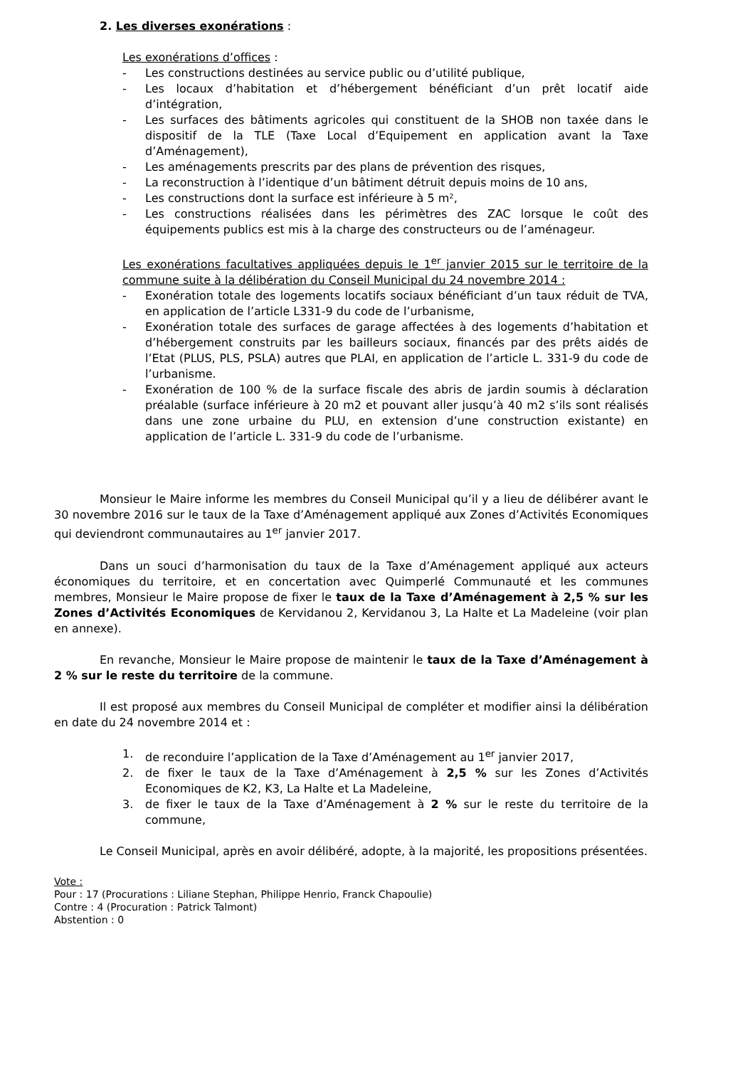2. Les diverses exonérations :
Les exonérations d’offices :
- Les constructions destinées au service public ou d’utilité publique,
- Les locaux d’habitation et d’hébergement bénéficiant d’un prêt locatif aide d’intégration,
- Les surfaces des bâtiments agricoles qui constituent de la SHOB non taxée dans le dispositif de la TLE (Taxe Local d’Equipement en application avant la Taxe d’Aménagement),
- Les aménagements prescrits par des plans de prévention des risques,
- La reconstruction à l’identique d’un bâtiment détruit depuis moins de 10 ans,
- Les constructions dont la surface est inférieure à 5 m²,
- Les constructions réalisées dans les périmètres des ZAC lorsque le coût des équipements publics est mis à la charge des constructeurs ou de l’aménageur.
Les exonérations facultatives appliquées depuis le 1<sup>er</sup> janvier 2015 sur le territoire de la commune suite à la délibération du Conseil Municipal du 24 novembre 2014 :
- Exonération totale des logements locatifs sociaux bénéficiant d’un taux réduit de TVA, en application de l’article L331-9 du code de l’urbanisme,
- Exonération totale des surfaces de garage affectées à des logements d’habitation et d’hébergement construits par les bailleurs sociaux, financés par des prêts aidés de l’Etat (PLUS, PLS, PSLA) autres que PLAI, en application de l’article L. 331-9 du code de l’urbanisme.
- Exonération de 100 % de la surface fiscale des abris de jardin soumis à déclaration préalable (surface inférieure à 20 m2 et pouvant aller jusqu’à 40 m2 s’ils sont réalisés dans une zone urbaine du PLU, en extension d’une construction existante) en application de l’article L. 331-9 du code de l’urbanisme.
Monsieur le Maire informe les membres du Conseil Municipal qu’il y a lieu de délibérer avant le 30 novembre 2016 sur le taux de la Taxe d’Aménagement appliqué aux Zones d’Activités Economiques qui deviendront communautaires au 1<sup>er</sup> janvier 2017.
Dans un souci d’harmonisation du taux de la Taxe d’Aménagement appliqué aux acteurs économiques du territoire, et en concertation avec Quimperlé Communauté et les communes membres, Monsieur le Maire propose de fixer le taux de la Taxe d’Aménagement à 2,5 % sur les Zones d’Activités Economiques de Kervidanou 2, Kervidanou 3, La Halte et La Madeleine (voir plan en annexe).
En revanche, Monsieur le Maire propose de maintenir le taux de la Taxe d’Aménagement à 2 % sur le reste du territoire de la commune.
Il est proposé aux membres du Conseil Municipal de compléter et modifier ainsi la délibération en date du 24 novembre 2014 et :
1. de reconduire l’application de la Taxe d’Aménagement au 1<sup>er</sup> janvier 2017,
2. de fixer le taux de la Taxe d’Aménagement à 2,5 % sur les Zones d’Activités Economiques de K2, K3, La Halte et La Madeleine,
3. de fixer le taux de la Taxe d’Aménagement à 2 % sur le reste du territoire de la commune,
Le Conseil Municipal, après en avoir délibéré, adopte, à la majorité, les propositions présentées.
Vote :
Pour : 17 (Procurations : Liliane Stephan, Philippe Henrio, Franck Chapoulie)
Contre : 4 (Procuration : Patrick Talmont)
Abstention : 0